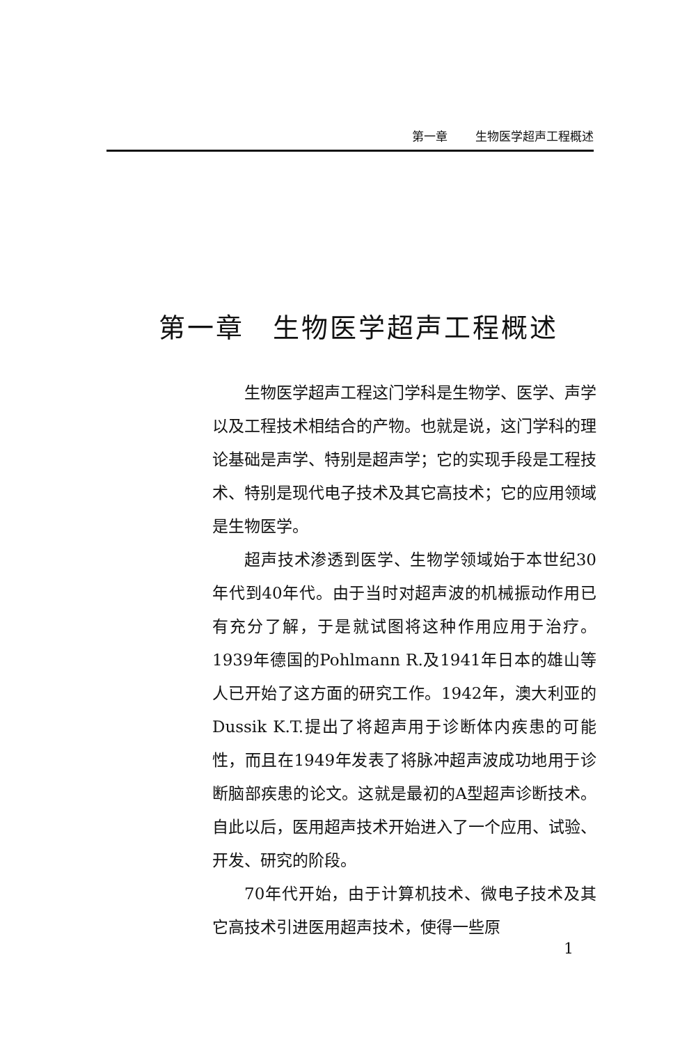第一章 生物医学超声工程概述
第一章　生物医学超声工程概述
生物医学超声工程这门学科是生物学、医学、声学以及工程技术相结合的产物。也就是说，这门学科的理论基础是声学、特别是超声学；它的实现手段是工程技术、特别是现代电子技术及其它高技术；它的应用领域是生物医学。
超声技术渗透到医学、生物学领域始于本世纪30年代到40年代。由于当时对超声波的机械振动作用已有充分了解，于是就试图将这种作用应用于治疗。1939年德国的Pohlmann R.及1941年日本的雄山等人已开始了这方面的研究工作。1942年，澳大利亚的Dussik K.T.提出了将超声用于诊断体内疾患的可能性，而且在1949年发表了将脉冲超声波成功地用于诊断脑部疾患的论文。这就是最初的A型超声诊断技术。自此以后，医用超声技术开始进入了一个应用、试验、开发、研究的阶段。
70年代开始，由于计算机技术、微电子技术及其它高技术引进医用超声技术，使得一些原
1